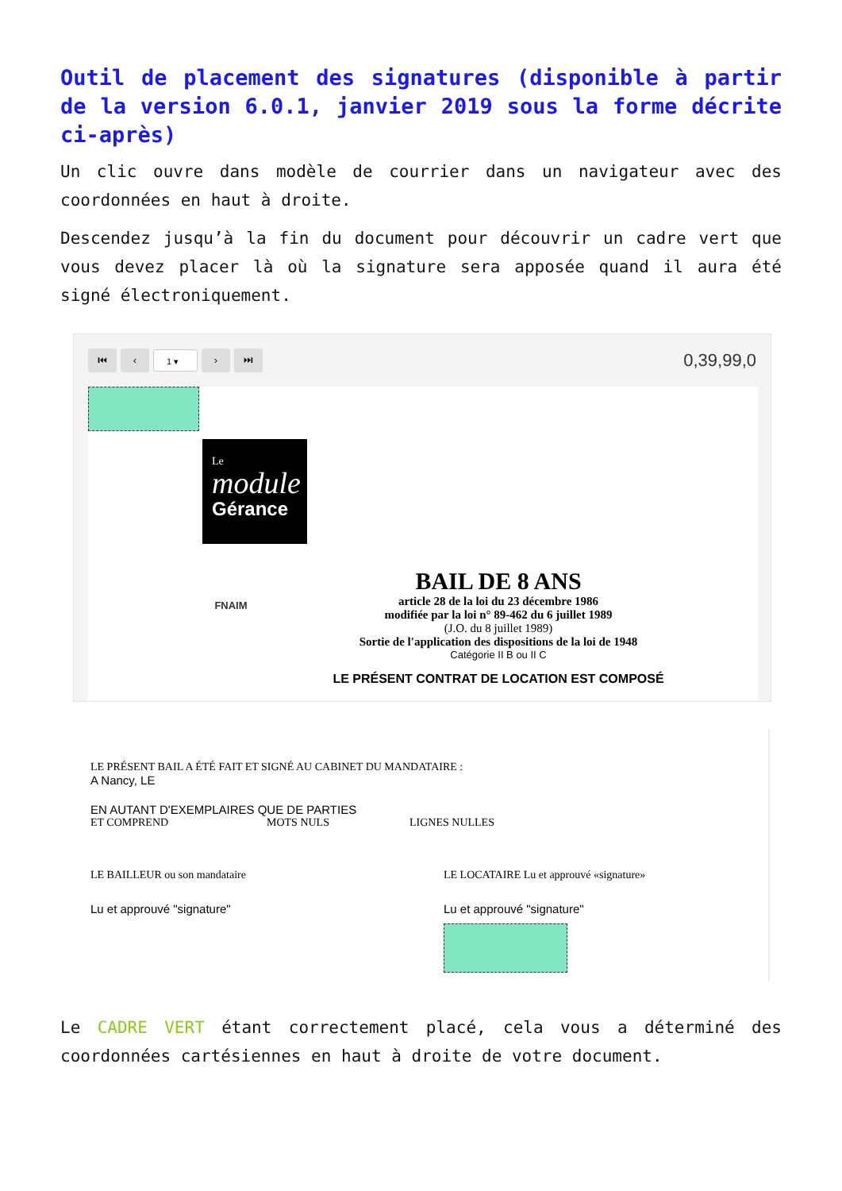Outil de placement des signatures (disponible à partir de la version 6.0.1, janvier 2019 sous la forme décrite ci-après)
Un clic ouvre dans modèle de courrier dans un navigateur avec des coordonnées en haut à droite.
Descendez jusqu’à la fin du document pour découvrir un cadre vert que vous devez placer là où la signature sera apposée quand il aura été signé électroniquement.
⏮ ‹ 1 ▾ › ⏭ 0,39,99,0
Le
module
Gérance
FNAIM
BAIL DE 8 ANS
article 28 de la loi du 23 décembre 1986
modifiée par la loi n° 89-462 du 6 juillet 1989
(J.O. du 8 juillet 1989)
Sortie de l'application des dispositions de la loi de 1948
Catégorie II B ou II C
LE PRÉSENT CONTRAT DE LOCATION EST COMPOSÉ
LE PRÉSENT BAIL A ÉTÉ FAIT ET SIGNÉ AU CABINET DU MANDATAIRE :
A Nancy, LE
EN AUTANT D'EXEMPLAIRES QUE DE PARTIES
ET COMPREND MOTS NULS LIGNES NULLES
LE BAILLEUR ou son mandataire LE LOCATAIRE Lu et approuvé «signature»
Lu et approuvé "signature" Lu et approuvé "signature"
Le CADRE VERT étant correctement placé, cela vous a déterminé des coordonnées cartésiennes en haut à droite de votre document.